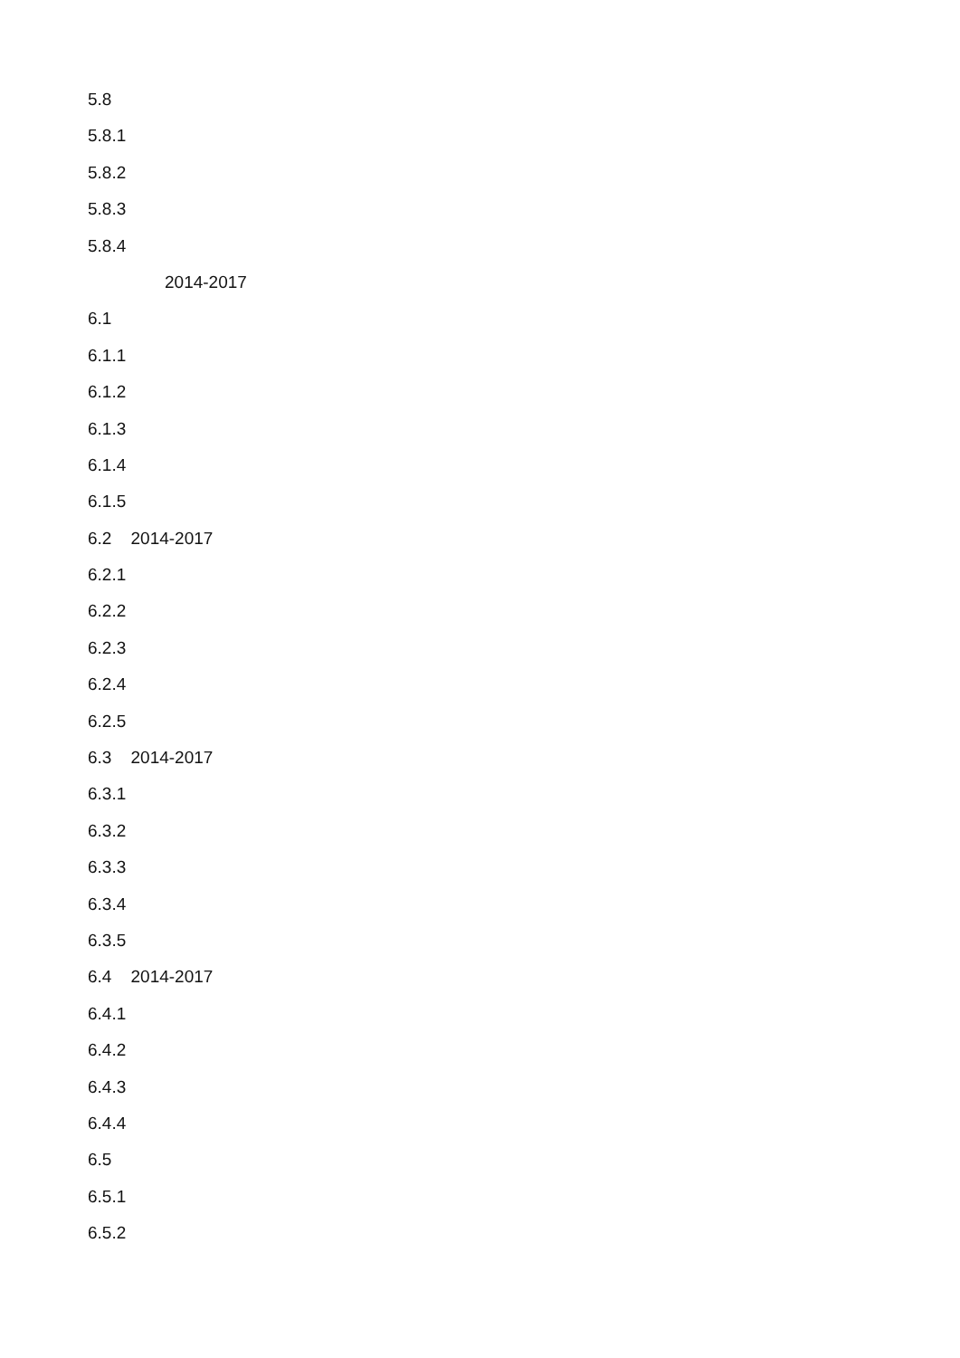5.8
5.8.1
5.8.2
5.8.3
5.8.4
2014-2017
6.1
6.1.1
6.1.2
6.1.3
6.1.4
6.1.5
6.2 2014-2017
6.2.1
6.2.2
6.2.3
6.2.4
6.2.5
6.3 2014-2017
6.3.1
6.3.2
6.3.3
6.3.4
6.3.5
6.4 2014-2017
6.4.1
6.4.2
6.4.3
6.4.4
6.5
6.5.1
6.5.2